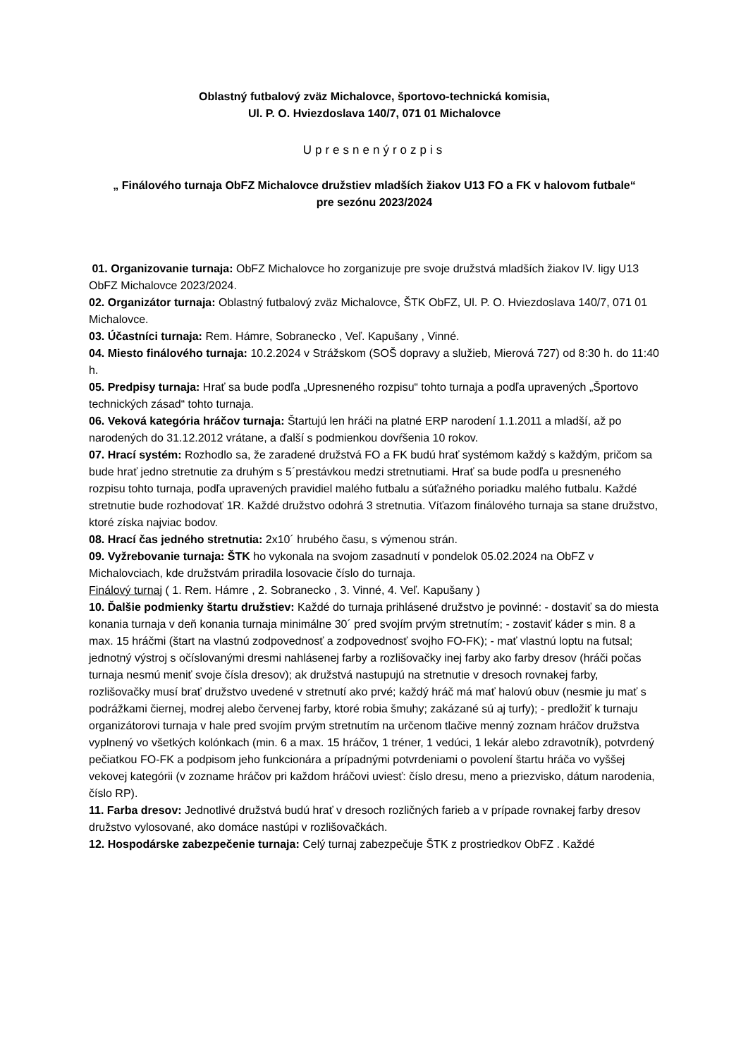Oblastný futbalový zväz Michalovce, športovo-technická komisia,
Ul. P. O. Hviezdoslava 140/7, 071 01 Michalovce
Upresnenýrozpis
„ Finálového turnaja ObFZ Michalovce družstiev mladších žiakov U13 FO a FK v halovom futbale“
pre sezónu 2023/2024
01. Organizovanie turnaja: ObFZ Michalovce ho zorganizuje pre svoje družstvá mladších žiakov IV. ligy U13 ObFZ Michalovce 2023/2024.
02. Organizátor turnaja: Oblastný futbalový zväz Michalovce, ŠTK ObFZ, Ul. P. O. Hviezdoslava 140/7, 071 01 Michalovce.
03. Účastníci turnaja: Rem. Hámre, Sobranecko , Veľ. Kapušany , Vinné.
04. Miesto finálového turnaja: 10.2.2024 v Strážskom (SOŠ dopravy a služieb, Mierová 727) od 8:30 h. do 11:40 h.
05. Predpisy turnaja: Hrať sa bude podľa „Upresneného rozpisu“ tohto turnaja a podľa upravených „Športovo technických zásad“ tohto turnaja.
06. Veková kategória hráčov turnaja: Štartujú len hráči na platné ERP narodení 1.1.2011 a mladší, až po narodených do 31.12.2012 vrátane, a ďalší s podmienkou dovŕšenia 10 rokov.
07. Hrací systém: Rozhodlo sa, že zaradené družstvá FO a FK budú hrať systémom každý s každým, pričom sa bude hrať jedno stretnutie za druhým s 5´prestávkou medzi stretnutiami. Hrať sa bude podľa u presneného rozpisu tohto turnaja, podľa upravených pravidiel malého futbalu a súťažného poriadku malého futbalu. Každé stretnutie bude rozhodovať 1R. Každé družstvo odohrá 3 stretnutia. Víťazom finálového turnaja sa stane družstvo, ktoré získa najviac bodov.
08. Hrací čas jedného stretnutia: 2x10´ hrubého času, s výmenou strán.
09. Vyžrebovanie turnaja: ŠTK ho vykonala na svojom zasadnutí v pondelok 05.02.2024 na ObFZ v Michalovciach, kde družstvám priradila losovacie číslo do turnaja.
Finálový turnaj ( 1. Rem. Hámre , 2. Sobranecko , 3. Vinné, 4. Veľ. Kapušany )
10. Ďalšie podmienky štartu družstiev: Každé do turnaja prihlásené družstvo je povinné: - dostaviť sa do miesta konania turnaja v deň konania turnaja minimálne 30´ pred svojím prvým stretnutím; - zostaviť káder s min. 8 a max. 15 hráčmi (štart na vlastnú zodpovednosť a zodpovednosť svojho FO-FK); - mať vlastnú loptu na futsal; jednotný výstroj s očíslovanými dresmi nahlásenej farby a rozlišovačky inej farby ako farby dresov (hráči počas turnaja nesmú meniť svoje čísla dresov); ak družstvá nastupujú na stretnutie v dresoch rovnakej farby, rozlišovačky musí brať družstvo uvedené v stretnutí ako prvé; každý hráč má mať halovú obuv (nesmie ju mať s podrážkami čiernej, modrej alebo červenej farby, ktoré robia šmuhy; zakázané sú aj turfy); - predložiť k turnaju organizátorovi turnaja v hale pred svojím prvým stretnutím na určenom tlačive menný zoznam hráčov družstva vyplnený vo všetkých kolónkach (min. 6 a max. 15 hráčov, 1 tréner, 1 vedúci, 1 lekár alebo zdravotník), potvrdený pečiatkou FO-FK a podpisom jeho funkcionára a prípadnými potvrdeniami o povolení štartu hráča vo vyššej vekovej kategórii (v zozname hráčov pri každom hráčovi uviesť: číslo dresu, meno a priezvisko, dátum narodenia, číslo RP).
11. Farba dresov: Jednotlivé družstvá budú hrať v dresoch rozličných farieb a v prípade rovnakej farby dresov družstvo vylosované, ako domáce nastúpi v rozlišovačkách.
12. Hospodárske zabezpečenie turnaja: Celý turnaj zabezpečuje ŠTK z prostriedkov ObFZ . Každé